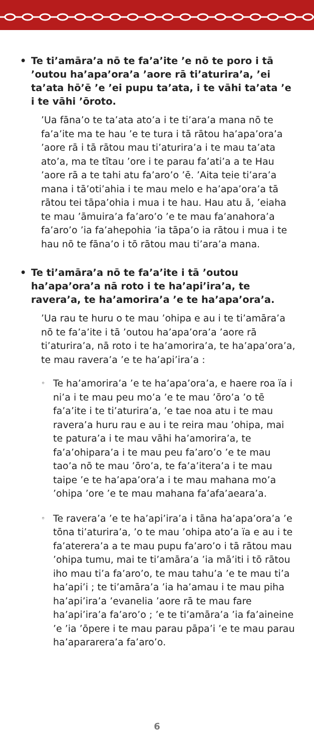• Te ti’amāra’a nō te fa’a’ite ’e nō te poro i tā ’outou ha’apa’ora’a ’aore rā ti’aturira’a, ’ei ta’ata hō’ē ’e ’ei pupu ta’ata, i te vāhi ta’ata ’e i te vāhi ’ōroto.
’Ua fāna’o te ta’ata ato’a i te ti’ara’a mana nō te fa’a’ite ma te hau ’e te tura i tā rātou ha’apa’ora’a ’aore rā i tā rātou mau ti’aturira’a i te mau ta’ata ato’a, ma te tītau ’ore i te parau fa’ati’a a te Hau ’aore rā a te tahi atu fa’aro’o ’ē. ’Aita teie ti’ara’a mana i tā’oti’ahia i te mau melo e ha’apa’ora’a tā rātou tei tāpa’ohia i mua i te hau. Hau atu ā, ’eiaha te mau ’āmuira’a fa’aro’o ’e te mau fa’anahora’a fa’aro’o ’ia fa’ahepohia ’ia tāpa’o ia rātou i mua i te hau nō te fāna’o i tō rātou mau ti’ara’a mana.
• Te ti’amāra’a nō te fa’a’ite i tā ’outou ha’apa’ora’a nā roto i te ha’api’ira’a, te ravera’a, te ha’amorira’a ’e te ha’apa’ora’a.
’Ua rau te huru o te mau ’ohipa e au i te ti’amāra’a nō te fa’a’ite i tā ’outou ha’apa’ora’a ’aore rā ti’aturira’a, nā roto i te ha’amorira’a, te ha’apa’ora’a, te mau ravera’a ’e te ha’api’ira’a :
◦ Te ha’amorira’a ’e te ha’apa’ora’a, e haere roa ïa i ni’a i te mau peu mo’a ’e te mau ’ōro’a ’o tē fa’a’ite i te ti’aturira’a, ’e tae noa atu i te mau ravera’a huru rau e au i te reira mau ’ohipa, mai te patura’a i te mau vāhi ha’amorira’a, te fa’a’ohipara’a i te mau peu fa’aro’o ’e te mau tao’a nō te mau ’ōro’a, te fa’a’itera’a i te mau taipe ’e te ha’apa’ora’a i te mau mahana mo’a ’ohipa ’ore ’e te mau mahana fa’afa’aeara’a.
◦ Te ravera’a ’e te ha’api’ira’a i tāna ha’apa’ora’a ’e tōna ti’aturira’a, ’o te mau ’ohipa ato’a ïa e au i te fa’aterera’a a te mau pupu fa’aro’o i tā rātou mau ’ohipa tumu, mai te ti’amāra’a ’ia mā’iti i tō rātou iho mau ti’a fa’aro’o, te mau tahu’a ’e te mau ti’a ha’api’i ; te ti’amāra’a ’ia ha’amau i te mau piha ha’api’ira’a ’evanelia ’aore rā te mau fare ha’api’ira’a fa’aro’o ; ’e te ti’amāra’a ’ia fa’aineine ’e ’ia ’ōpere i te mau parau pāpa’i ’e te mau parau ha’apararera’a fa’aro’o.
6